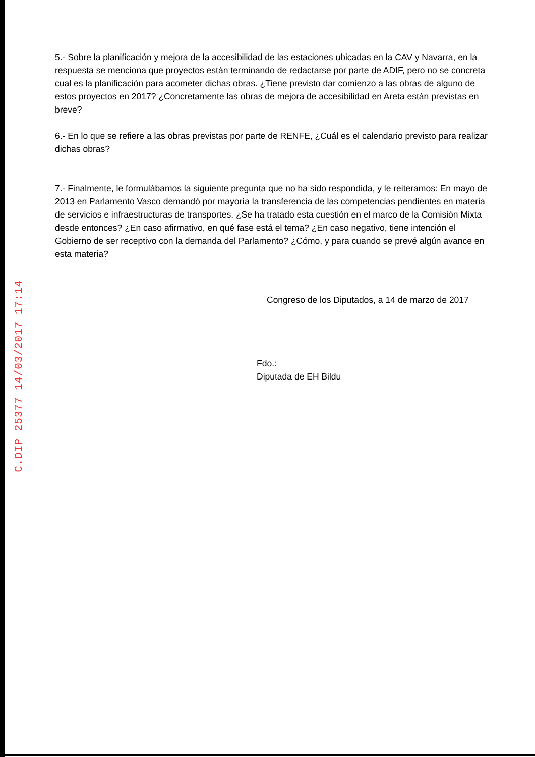C.DIP 25377 14/03/2017 17:14
5.- Sobre la planificación y mejora de la accesibilidad de las estaciones ubicadas en la CAV y Navarra, en la respuesta se menciona que proyectos están terminando de redactarse por parte de ADIF, pero no se concreta cual es la planificación para acometer dichas obras. ¿Tiene previsto dar comienzo a las obras de alguno de estos proyectos en 2017? ¿Concretamente las obras de mejora de accesibilidad en Areta están previstas en breve?
6.- En lo que se refiere a las obras previstas por parte de RENFE, ¿Cuál es el calendario previsto para realizar dichas obras?
7.- Finalmente, le formulábamos la siguiente pregunta que no ha sido respondida, y le reiteramos: En mayo de 2013 en Parlamento Vasco demandó por mayoría la transferencia de las competencias pendientes en materia de servicios e infraestructuras de transportes. ¿Se ha tratado esta cuestión en el marco de la Comisión Mixta desde entonces? ¿En caso afirmativo, en qué fase está el tema? ¿En caso negativo, tiene intención el Gobierno de ser receptivo con la demanda del Parlamento? ¿Cómo, y para cuando se prevé algún avance en esta materia?
Congreso de los Diputados, a 14 de marzo de 2017
Fdo.:
Diputada de EH Bildu